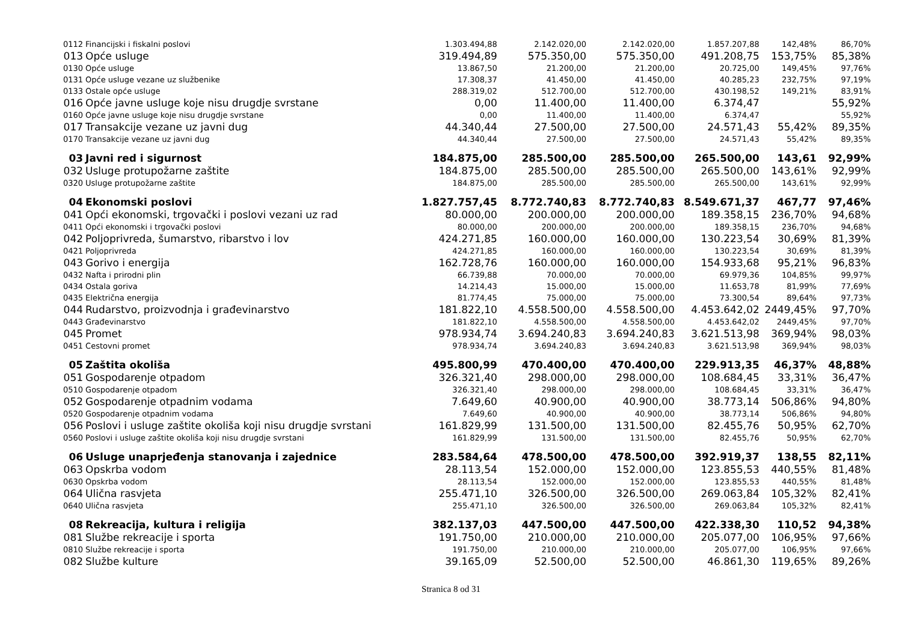| 0112 | Financijski i fiskalni poslovi | 1.303.494,88 | 2.142.020,00 | 2.142.020,00 | 1.857.207,88 | 142,48% | 86,70% |
| 013 | Opće usluge | 319.494,89 | 575.350,00 | 575.350,00 | 491.208,75 | 153,75% | 85,38% |
| 0130 | Opće usluge | 13.867,50 | 21.200,00 | 21.200,00 | 20.725,00 | 149,45% | 97,76% |
| 0131 | Opće usluge vezane uz službenike | 17.308,37 | 41.450,00 | 41.450,00 | 40.285,23 | 232,75% | 97,19% |
| 0133 | Ostale opće usluge | 288.319,02 | 512.700,00 | 512.700,00 | 430.198,52 | 149,21% | 83,91% |
| 016 | Opće javne usluge koje nisu drugdje svrstane | 0,00 | 11.400,00 | 11.400,00 | 6.374,47 | | 55,92% |
| 0160 | Opće javne usluge koje nisu drugdje svrstane | 0,00 | 11.400,00 | 11.400,00 | 6.374,47 | | 55,92% |
| 017 | Transakcije vezane uz javni dug | 44.340,44 | 27.500,00 | 27.500,00 | 24.571,43 | 55,42% | 89,35% |
| 0170 | Transakcije vezane uz javni dug | 44.340,44 | 27.500,00 | 27.500,00 | 24.571,43 | 55,42% | 89,35% |
| 03 | Javni red i sigurnost | 184.875,00 | 285.500,00 | 285.500,00 | 265.500,00 | 143,61 | 92,99% |
| 032 | Usluge protupožarne zaštite | 184.875,00 | 285.500,00 | 285.500,00 | 265.500,00 | 143,61% | 92,99% |
| 0320 | Usluge protupožarne zaštite | 184.875,00 | 285.500,00 | 285.500,00 | 265.500,00 | 143,61% | 92,99% |
| 04 | Ekonomski poslovi | 1.827.757,45 | 8.772.740,83 | 8.772.740,83 | 8.549.671,37 | 467,77 | 97,46% |
| 041 | Opći ekonomski, trgovački i poslovi vezani uz rad | 80.000,00 | 200.000,00 | 200.000,00 | 189.358,15 | 236,70% | 94,68% |
| 0411 | Opći ekonomski i trgovački poslovi | 80.000,00 | 200.000,00 | 200.000,00 | 189.358,15 | 236,70% | 94,68% |
| 042 | Poljoprivreda, šumarstvo, ribarstvo i lov | 424.271,85 | 160.000,00 | 160.000,00 | 130.223,54 | 30,69% | 81,39% |
| 0421 | Poljoprivreda | 424.271,85 | 160.000,00 | 160.000,00 | 130.223,54 | 30,69% | 81,39% |
| 043 | Gorivo i energija | 162.728,76 | 160.000,00 | 160.000,00 | 154.933,68 | 95,21% | 96,83% |
| 0432 | Nafta i prirodni plin | 66.739,88 | 70.000,00 | 70.000,00 | 69.979,36 | 104,85% | 99,97% |
| 0434 | Ostala goriva | 14.214,43 | 15.000,00 | 15.000,00 | 11.653,78 | 81,99% | 77,69% |
| 0435 | Električna energija | 81.774,45 | 75.000,00 | 75.000,00 | 73.300,54 | 89,64% | 97,73% |
| 044 | Rudarstvo, proizvodnja i građevinarstvo | 181.822,10 | 4.558.500,00 | 4.558.500,00 | 4.453.642,02 | 2449,45% | 97,70% |
| 0443 | Građevinarstvo | 181.822,10 | 4.558.500,00 | 4.558.500,00 | 4.453.642,02 | 2449,45% | 97,70% |
| 045 | Promet | 978.934,74 | 3.694.240,83 | 3.694.240,83 | 3.621.513,98 | 369,94% | 98,03% |
| 0451 | Cestovni promet | 978.934,74 | 3.694.240,83 | 3.694.240,83 | 3.621.513,98 | 369,94% | 98,03% |
| 05 | Zaštita okoliša | 495.800,99 | 470.400,00 | 470.400,00 | 229.913,35 | 46,37% | 48,88% |
| 051 | Gospodarenje otpadom | 326.321,40 | 298.000,00 | 298.000,00 | 108.684,45 | 33,31% | 36,47% |
| 0510 | Gospodarenje otpadom | 326.321,40 | 298.000,00 | 298.000,00 | 108.684,45 | 33,31% | 36,47% |
| 052 | Gospodarenje otpadnim vodama | 7.649,60 | 40.900,00 | 40.900,00 | 38.773,14 | 506,86% | 94,80% |
| 0520 | Gospodarenje otpadnim vodama | 7.649,60 | 40.900,00 | 40.900,00 | 38.773,14 | 506,86% | 94,80% |
| 056 | Poslovi i usluge zaštite okoliša koji nisu drugdje svrstani | 161.829,99 | 131.500,00 | 131.500,00 | 82.455,76 | 50,95% | 62,70% |
| 0560 | Poslovi i usluge zaštite okoliša koji nisu drugdje svrstani | 161.829,99 | 131.500,00 | 131.500,00 | 82.455,76 | 50,95% | 62,70% |
| 06 | Usluge unaprjeđenja stanovanja i zajednice | 283.584,64 | 478.500,00 | 478.500,00 | 392.919,37 | 138,55 | 82,11% |
| 063 | Opskrba vodom | 28.113,54 | 152.000,00 | 152.000,00 | 123.855,53 | 440,55% | 81,48% |
| 0630 | Opskrba vodom | 28.113,54 | 152.000,00 | 152.000,00 | 123.855,53 | 440,55% | 81,48% |
| 064 | Ulična rasvjeta | 255.471,10 | 326.500,00 | 326.500,00 | 269.063,84 | 105,32% | 82,41% |
| 0640 | Ulična rasvjeta | 255.471,10 | 326.500,00 | 326.500,00 | 269.063,84 | 105,32% | 82,41% |
| 08 | Rekreacija, kultura i religija | 382.137,03 | 447.500,00 | 447.500,00 | 422.338,30 | 110,52 | 94,38% |
| 081 | Službe rekreacije i sporta | 191.750,00 | 210.000,00 | 210.000,00 | 205.077,00 | 106,95% | 97,66% |
| 0810 | Službe rekreacije i sporta | 191.750,00 | 210.000,00 | 210.000,00 | 205.077,00 | 106,95% | 97,66% |
| 082 | Službe kulture | 39.165,09 | 52.500,00 | 52.500,00 | 46.861,30 | 119,65% | 89,26% |
Stranica 8 od 31